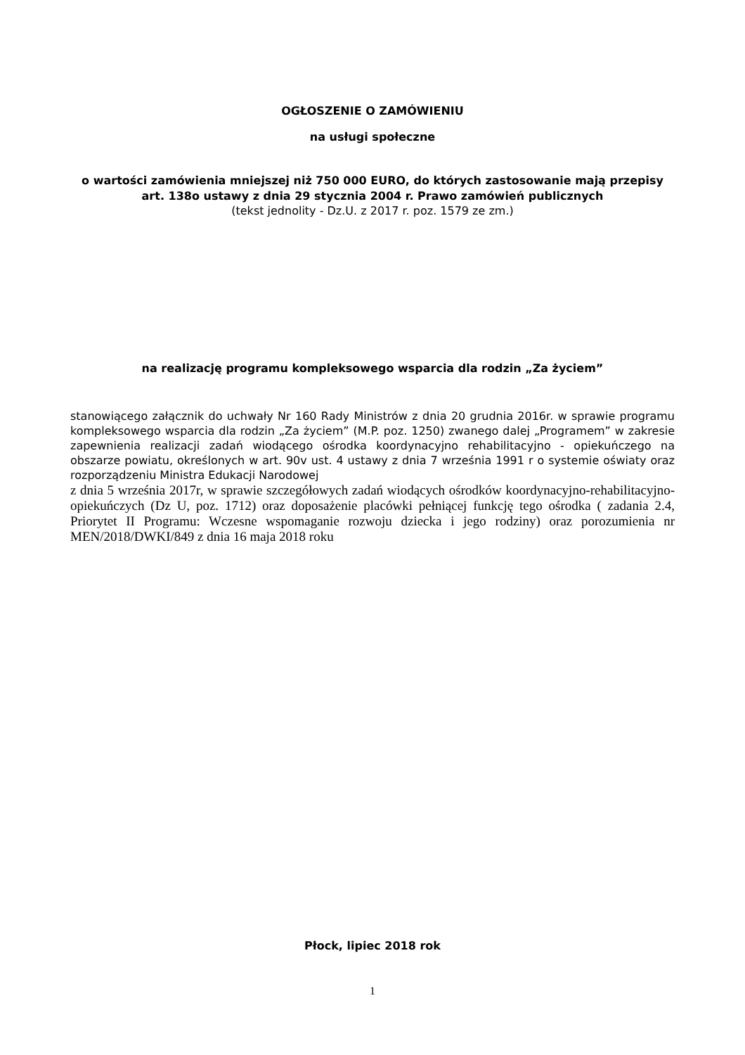OGŁOSZENIE O ZAMÓWIENIU
na usługi społeczne
o wartości zamówienia mniejszej niż 750 000 EURO, do których zastosowanie mają przepisy art. 138o ustawy z dnia 29 stycznia 2004 r. Prawo zamówień publicznych
(tekst jednolity - Dz.U. z 2017 r. poz. 1579 ze zm.)
na realizację programu kompleksowego wsparcia dla rodzin „Za życiem”
stanowiącego załącznik do uchwały Nr 160 Rady Ministrów z dnia 20 grudnia 2016r. w sprawie programu kompleksowego wsparcia dla rodzin „Za życiem” (M.P. poz. 1250) zwanego dalej „Programem” w zakresie zapewnienia realizacji zadań wiodącego ośrodka koordynacyjno rehabilitacyjno - opiekuńczego na obszarze powiatu, określonych w art. 90v ust. 4 ustawy z dnia 7 września 1991 r o systemie oświaty oraz rozporządzeniu Ministra Edukacji Narodowej
z dnia 5 września 2017r, w sprawie szczegółowych zadań wiodących ośrodków koordynacyjno-rehabilitacyjno- opiekuńczych (Dz U, poz. 1712) oraz doposażenie placówki pełniącej funkcję tego ośrodka ( zadania 2.4, Priorytet II Programu: Wczesne wspomaganie rozwoju dziecka i jego rodziny) oraz porozumienia nr MEN/2018/DWKI/849 z dnia 16 maja 2018 roku
Płock, lipiec 2018 rok
1